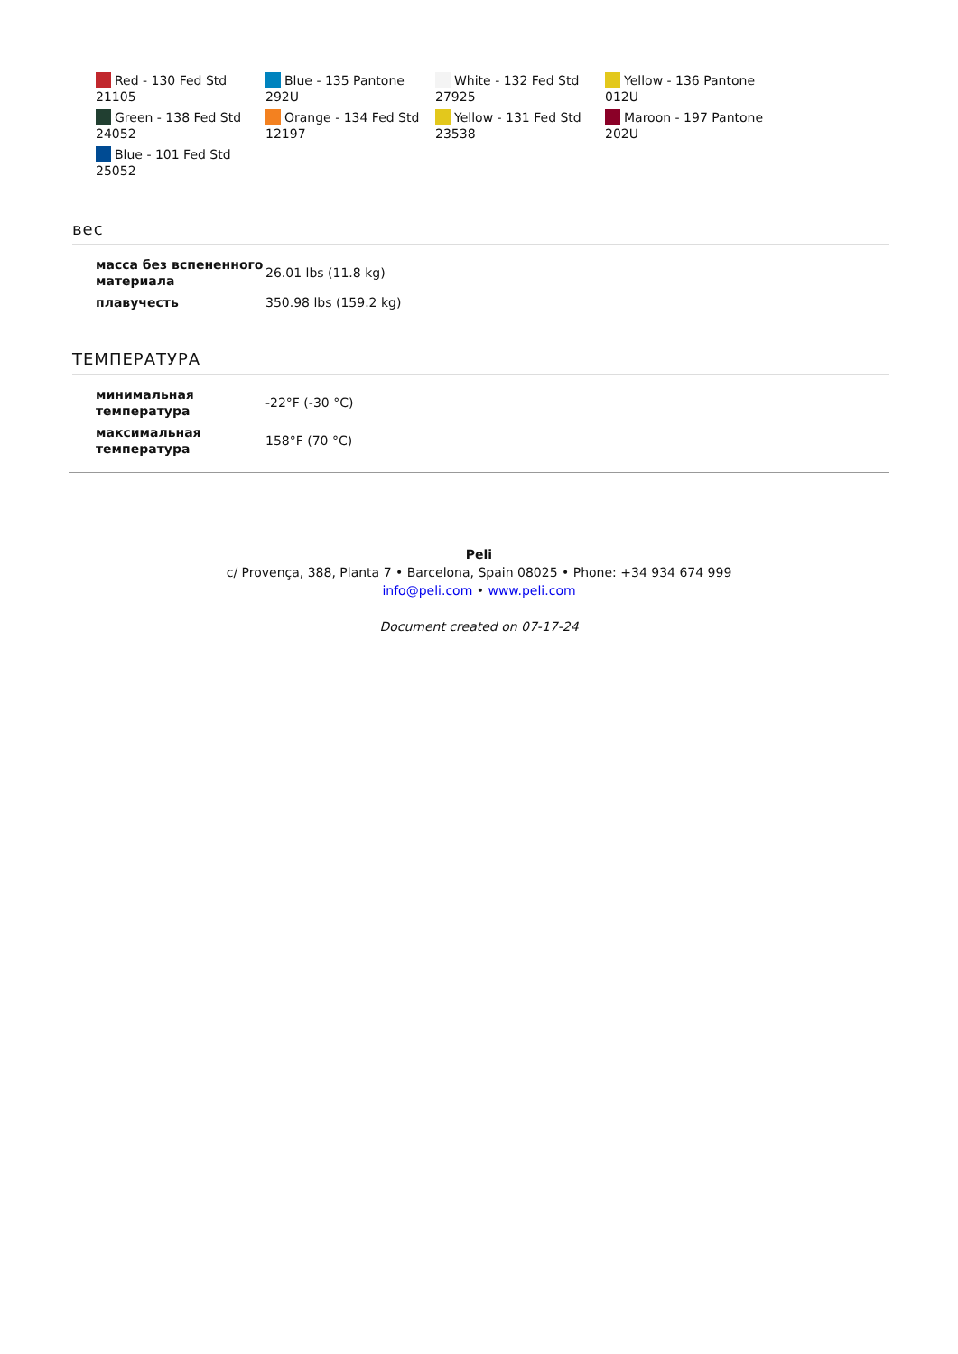| Red - 130 Fed Std 21105 | Blue - 135 Pantone 292U | White - 132 Fed Std 27925 | Yellow - 136 Pantone 012U |
| Green - 138 Fed Std 24052 | Orange - 134 Fed Std 12197 | Yellow - 131 Fed Std 23538 | Maroon - 197 Pantone 202U |
| Blue - 101 Fed Std 25052 | | | |
вес
| масса без вспененного материала | 26.01 lbs (11.8 kg) |
| плавучесть | 350.98 lbs (159.2 kg) |
ТЕМПЕРАТУРА
| минимальная температура | -22°F (-30 °C) |
| максимальная температура | 158°F (70 °C) |
Peli
c/ Provença, 388, Planta 7 • Barcelona, Spain 08025 • Phone: +34 934 674 999
info@peli.com • www.peli.com
Document created on 07-17-24